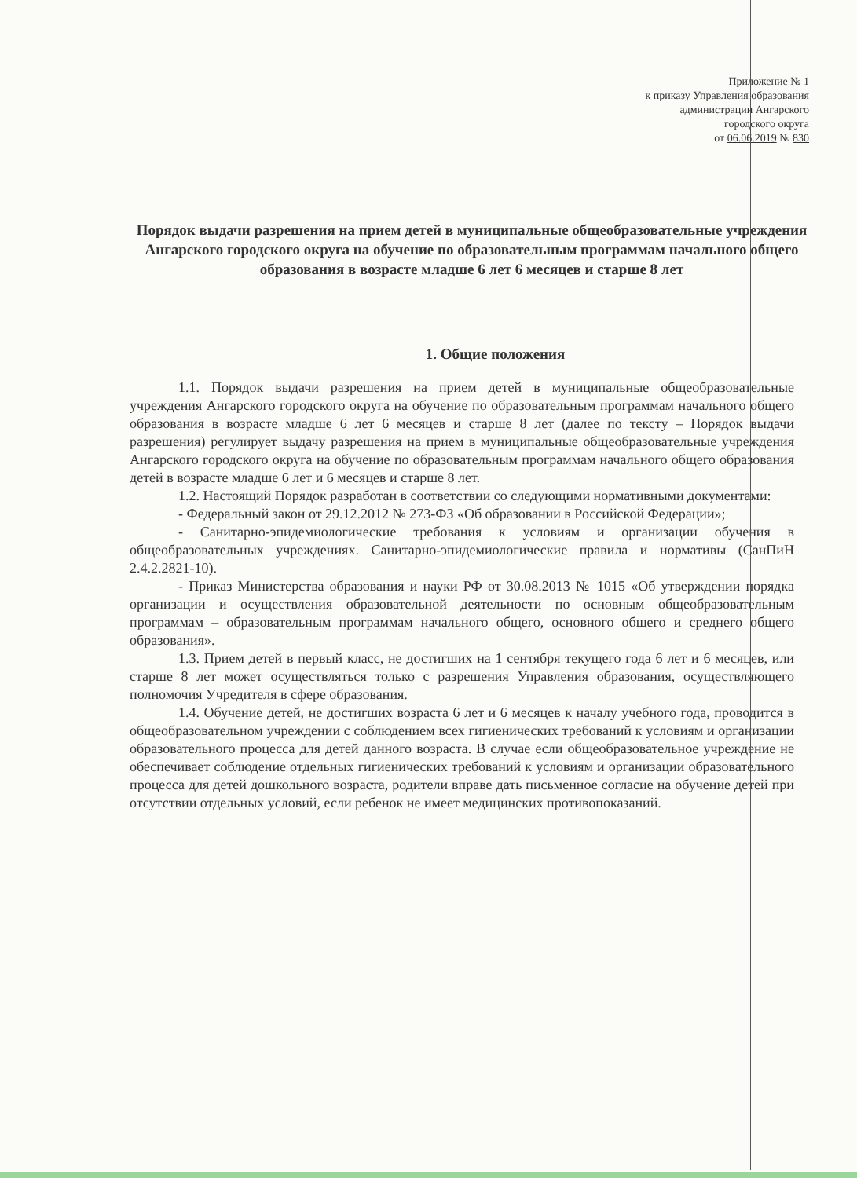Приложение № 1
к приказу Управления образования
администрации Ангарского
городского округа
от 06.06.2019 № 830
Порядок выдачи разрешения на прием детей в муниципальные общеобразовательные учреждения Ангарского городского округа на обучение по образовательным программам начального общего образования в возрасте младше 6 лет 6 месяцев и старше 8 лет
1. Общие положения
1.1. Порядок выдачи разрешения на прием детей в муниципальные общеобразовательные учреждения Ангарского городского округа на обучение по образовательным программам начального общего образования в возрасте младше 6 лет 6 месяцев и старше 8 лет (далее по тексту – Порядок выдачи разрешения) регулирует выдачу разрешения на прием в муниципальные общеобразовательные учреждения Ангарского городского округа на обучение по образовательным программам начального общего образования детей в возрасте младше 6 лет и 6 месяцев и старше 8 лет.
1.2. Настоящий Порядок разработан в соответствии со следующими нормативными документами:
- Федеральный закон от 29.12.2012 № 273-ФЗ «Об образовании в Российской Федерации»;
- Санитарно-эпидемиологические требования к условиям и организации обучения в общеобразовательных учреждениях. Санитарно-эпидемиологические правила и нормативы (СанПиН 2.4.2.2821-10).
- Приказ Министерства образования и науки РФ от 30.08.2013 № 1015 «Об утверждении порядка организации и осуществления образовательной деятельности по основным общеобразовательным программам – образовательным программам начального общего, основного общего и среднего общего образования».
1.3. Прием детей в первый класс, не достигших на 1 сентября текущего года 6 лет и 6 месяцев, или старше 8 лет может осуществляться только с разрешения Управления образования, осуществляющего полномочия Учредителя в сфере образования.
1.4. Обучение детей, не достигших возраста 6 лет и 6 месяцев к началу учебного года, проводится в общеобразовательном учреждении с соблюдением всех гигиенических требований к условиям и организации образовательного процесса для детей данного возраста. В случае если общеобразовательное учреждение не обеспечивает соблюдение отдельных гигиенических требований к условиям и организации образовательного процесса для детей дошкольного возраста, родители вправе дать письменное согласие на обучение детей при отсутствии отдельных условий, если ребенок не имеет медицинских противопоказаний.